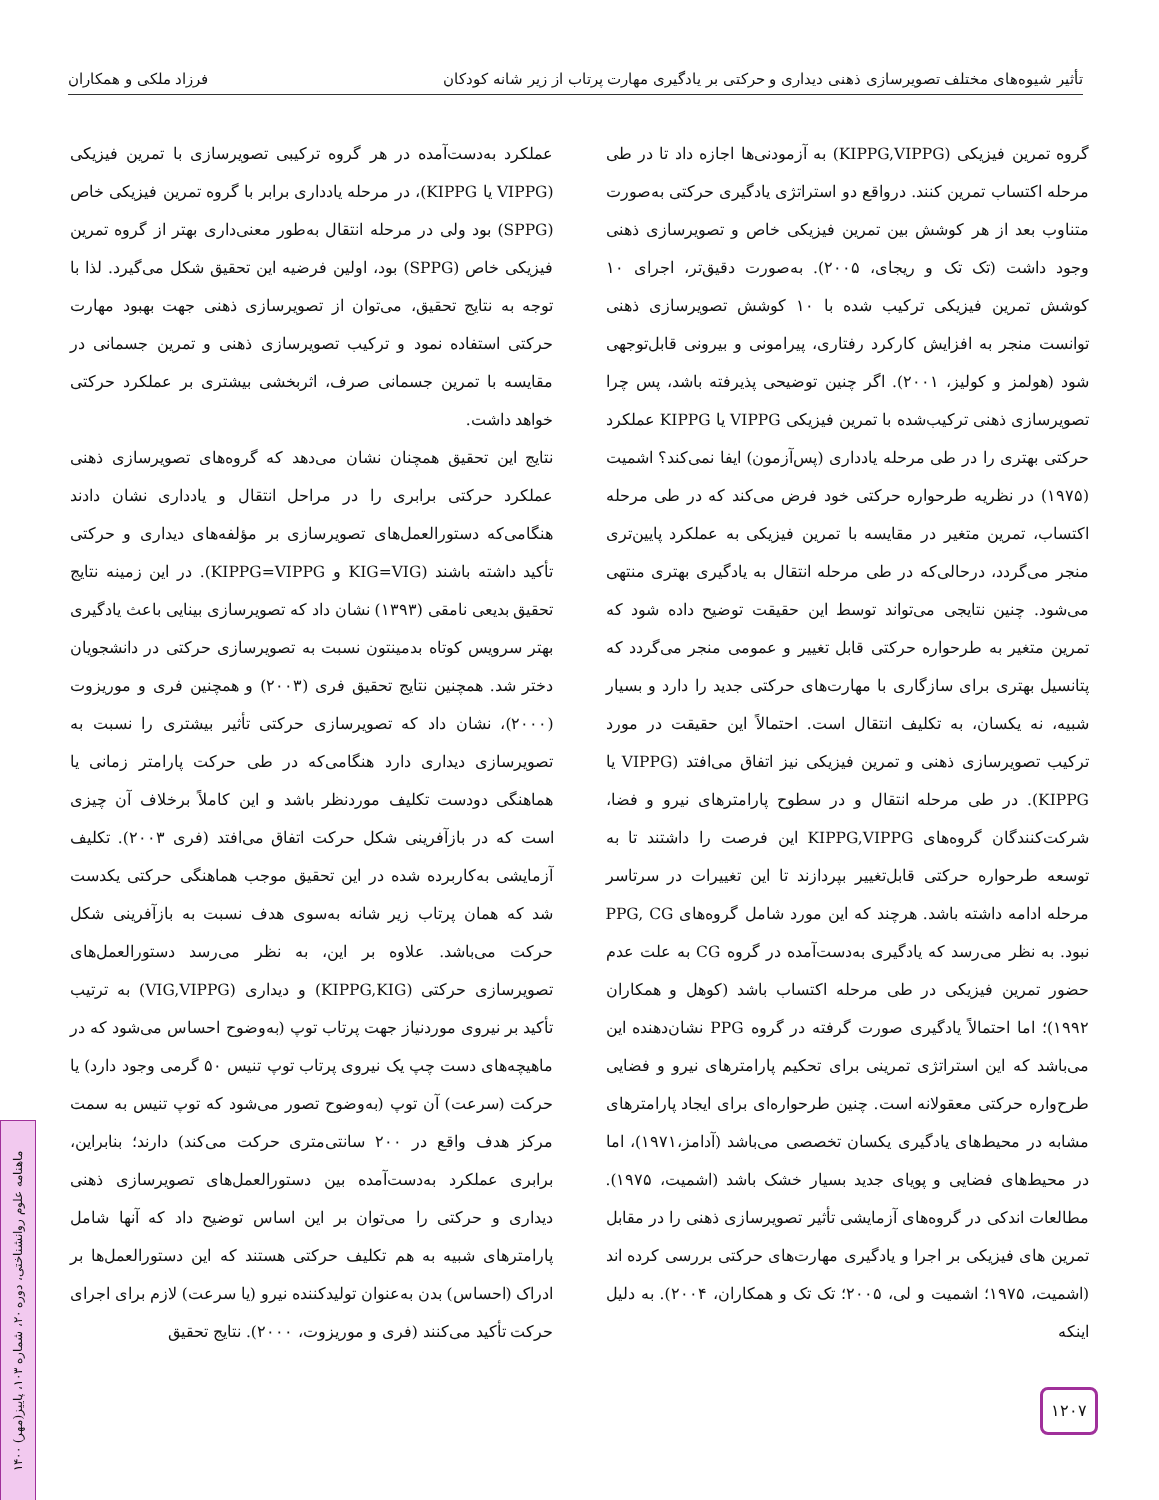تأثیر شیوه‌های مختلف تصویرسازی ذهنی دیداری و حرکتی بر یادگیری مهارت پرتاب از زیر شانه کودکان فرزاد ملکی و همکاران
گروه تمرین فیزیکی (KIPPG,VIPPG) به آزمودنی‌ها اجازه داد تا در طی مرحله اکتساب تمرین کنند. درواقع دو استراتژی یادگیری حرکتی به‌صورت متناوب بعد از هر کوشش بین تمرین فیزیکی خاص و تصویرسازی ذهنی وجود داشت (تک تک و ریجای، ۲۰۰۵). به‌صورت دقیق‌تر، اجرای ۱۰ کوشش تمرین فیزیکی ترکیب شده با ۱۰ کوشش تصویرسازی ذهنی توانست منجر به افزایش کارکرد رفتاری، پیرامونی و بیرونی قابل‌توجهی شود (هولمز و کولیز، ۲۰۰۱). اگر چنین توضیحی پذیرفته باشد، پس چرا تصویرسازی ذهنی ترکیب‌شده با تمرین فیزیکی VIPPG یا KIPPG عملکرد حرکتی بهتری را در طی مرحله یادداری (پس‌آزمون) ایفا نمی‌کند؟ اشمیت (۱۹۷۵) در نظریه طرحواره حرکتی خود فرض می‌کند که در طی مرحله اکتساب، تمرین متغیر در مقایسه با تمرین فیزیکی به عملکرد پایین‌تری منجر می‌گردد، درحالی‌که در طی مرحله انتقال به یادگیری بهتری منتهی می‌شود. چنین نتایجی می‌تواند توسط این حقیقت توضیح داده شود که تمرین متغیر به طرحواره حرکتی قابل تغییر و عمومی منجر می‌گردد که پتانسیل بهتری برای سازگاری با مهارت‌های حرکتی جدید را دارد و بسیار شبیه، نه یکسان، به تکلیف انتقال است. احتمالاً این حقیقت در مورد ترکیب تصویرسازی ذهنی و تمرین فیزیکی نیز اتفاق می‌افتد (VIPPG یا KIPPG). در طی مرحله انتقال و در سطوح پارامترهای نیرو و فضا، شرکت‌کنندگان گروه‌های KIPPG,VIPPG این فرصت را داشتند تا به توسعه طرحواره حرکتی قابل‌تغییر بپردازند تا این تغییرات در سرتاسر مرحله ادامه داشته باشد. هرچند که این مورد شامل گروه‌های PPG, CG نبود. به نظر می‌رسد که یادگیری به‌دست‌آمده در گروه CG به علت عدم حضور تمرین فیزیکی در طی مرحله اکتساب باشد (کوهل و همکاران ۱۹۹۲)؛ اما احتمالاً یادگیری صورت گرفته در گروه PPG نشان‌دهنده این می‌باشد که این استراتژی تمرینی برای تحکیم پارامترهای نیرو و فضایی طرح‌واره حرکتی معقولانه است. چنین طرحواره‌ای برای ایجاد پارامترهای مشابه در محیط‌های یادگیری یکسان تخصصی می‌باشد (آدامز،۱۹۷۱)، اما در محیط‌های فضایی و پویای جدید بسیار خشک باشد (اشمیت، ۱۹۷۵). مطالعات اندکی در گروه‌های آزمایشی تأثیر تصویرسازی ذهنی را در مقابل تمرین های فیزیکی بر اجرا و یادگیری مهارت‌های حرکتی بررسی کرده اند (اشمیت، ۱۹۷۵؛ اشمیت و لی، ۲۰۰۵؛ تک تک و همکاران، ۲۰۰۴). به دلیل اینکه
عملکرد به‌دست‌آمده در هر گروه ترکیبی تصویرسازی با تمرین فیزیکی (VIPPG یا KIPPG)، در مرحله یادداری برابر با گروه تمرین فیزیکی خاص (SPPG) بود ولی در مرحله انتقال به‌طور معنی‌داری بهتر از گروه تمرین فیزیکی خاص (SPPG) بود، اولین فرضیه این تحقیق شکل می‌گیرد. لذا با توجه به نتایج تحقیق، می‌توان از تصویرسازی ذهنی جهت بهبود مهارت حرکتی استفاده نمود و ترکیب تصویرسازی ذهنی و تمرین جسمانی در مقایسه با تمرین جسمانی صرف، اثربخشی بیشتری بر عملکرد حرکتی خواهد داشت.
نتایج این تحقیق همچنان نشان می‌دهد که گروه‌های تصویرسازی ذهنی عملکرد حرکتی برابری را در مراحل انتقال و یادداری نشان دادند هنگامی‌که دستورالعمل‌های تصویرسازی بر مؤلفه‌های دیداری و حرکتی تأکید داشته باشند (KIG=VIG و KIPPG=VIPPG). در این زمینه نتایج تحقیق بدیعی نامقی (۱۳۹۳) نشان داد که تصویرسازی بینایی باعث یادگیری بهتر سرویس کوتاه بدمینتون نسبت به تصویرسازی حرکتی در دانشجویان دختر شد. همچنین نتایج تحقیق فری (۲۰۰۳) و همچنین فری و موریزوت (۲۰۰۰)، نشان داد که تصویرسازی حرکتی تأثیر بیشتری را نسبت به تصویرسازی دیداری دارد هنگامی‌که در طی حرکت پارامتر زمانی یا هماهنگی دودست تکلیف موردنظر باشد و این کاملاً برخلاف آن چیزی است که در بازآفرینی شکل حرکت اتفاق می‌افتد (فری ۲۰۰۳). تکلیف آزمایشی به‌کاربرده شده در این تحقیق موجب هماهنگی حرکتی یکدست شد که همان پرتاب زیر شانه به‌سوی هدف نسبت به بازآفرینی شکل حرکت می‌باشد. علاوه بر این، به نظر می‌رسد دستورالعمل‌های تصویرسازی حرکتی (KIPPG,KIG) و دیداری (VIG,VIPPG) به ترتیب تأکید بر نیروی موردنیاز جهت پرتاب توپ (به‌وضوح احساس می‌شود که در ماهیچه‌های دست چپ یک نیروی پرتاب توپ تنیس ۵۰ گرمی وجود دارد) یا حرکت (سرعت) آن توپ (به‌وضوح تصور می‌شود که توپ تنیس به سمت مرکز هدف واقع در ۲۰۰ سانتی‌متری حرکت می‌کند) دارند؛ بنابراین، برابری عملکرد به‌دست‌آمده بین دستورالعمل‌های تصویرسازی ذهنی دیداری و حرکتی را می‌توان بر این اساس توضیح داد که آنها شامل پارامترهای شبیه به هم تکلیف حرکتی هستند که این دستورالعمل‌ها بر ادراک (احساس) بدن به‌عنوان تولیدکننده نیرو (یا سرعت) لازم برای اجرای حرکت تأکید می‌کنند (فری و موریزوت، ۲۰۰۰). نتایج تحقیق
۱۲۰۷
ماهنامه علوم روانشناختی، دوره ۲۰، شماره ۱۰۳، پاییز(مهر) ۱۴۰۰